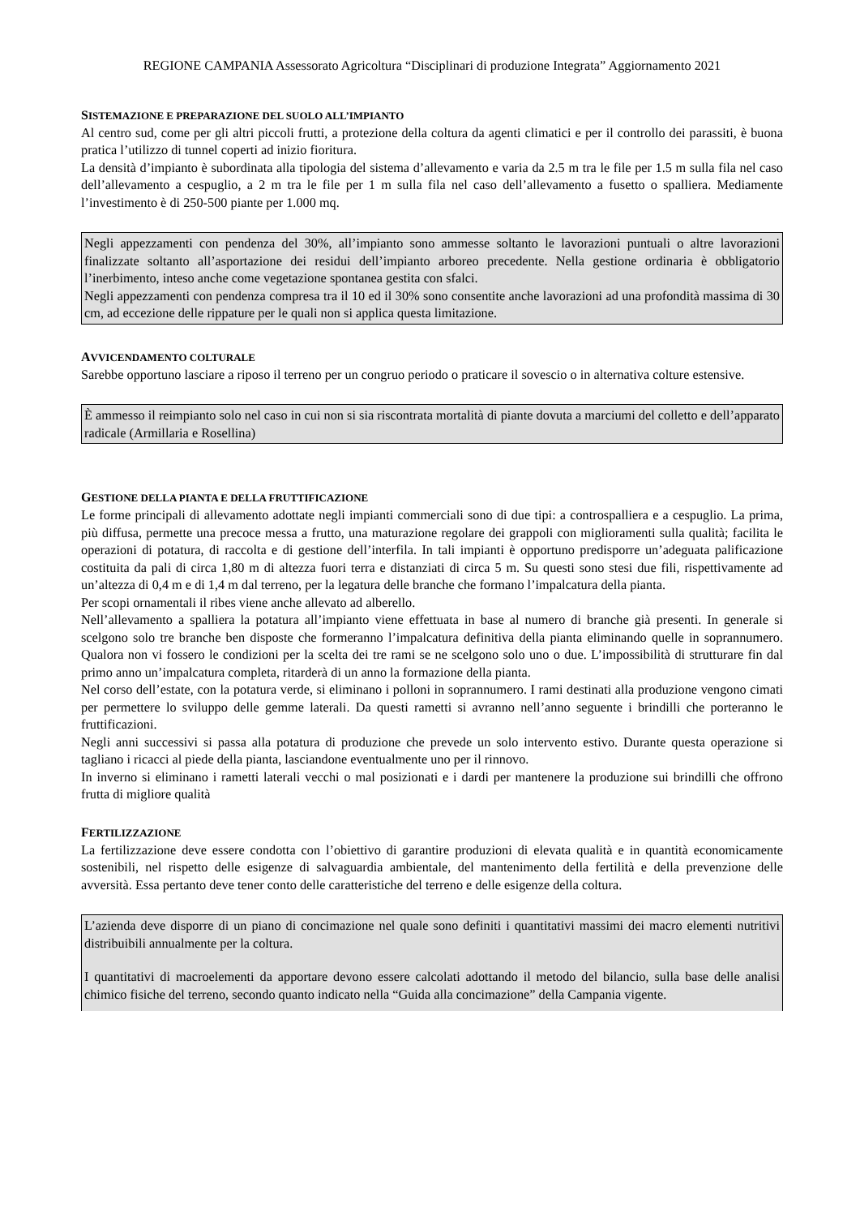REGIONE CAMPANIA Assessorato Agricoltura “Disciplinari di produzione Integrata” Aggiornamento 2021
SISTEMAZIONE E PREPARAZIONE DEL SUOLO ALL’IMPIANTO
Al centro sud, come per gli altri piccoli frutti, a protezione della coltura da agenti climatici e per il controllo dei parassiti, è buona pratica l’utilizzo di tunnel coperti ad inizio fioritura.
La densità d’impianto è subordinata alla tipologia del sistema d’allevamento e varia da 2.5 m tra le file per 1.5 m sulla fila nel caso dell’allevamento a cespuglio, a 2 m tra le file per 1 m sulla fila nel caso dell’allevamento a fusetto o spalliera. Mediamente l’investimento è di 250-500 piante per 1.000 mq.
Negli appezzamenti con pendenza del 30%, all’impianto sono ammesse soltanto le lavorazioni puntuali o altre lavorazioni finalizzate soltanto all’asportazione dei residui dell’impianto arboreo precedente. Nella gestione ordinaria è obbligatorio l’inerbimento, inteso anche come vegetazione spontanea gestita con sfalci.
Negli appezzamenti con pendenza compresa tra il 10 ed il 30% sono consentite anche lavorazioni ad una profondità massima di 30 cm, ad eccezione delle rippature per le quali non si applica questa limitazione.
AVVICENDAMENTO COLTURALE
Sarebbe opportuno lasciare a riposo il terreno per un congruo periodo o praticare il sovescio o in alternativa colture estensive.
È ammesso il reimpianto solo nel caso in cui non si sia riscontrata mortalità di piante dovuta a marciumi del colletto e dell’apparato radicale (Armillaria e Rosellina)
GESTIONE DELLA PIANTA E DELLA FRUTTIFICAZIONE
Le forme principali di allevamento adottate negli impianti commerciali sono di due tipi: a controspalliera e a cespuglio. La prima, più diffusa, permette una precoce messa a frutto, una maturazione regolare dei grappoli con miglioramenti sulla qualità; facilita le operazioni di potatura, di raccolta e di gestione dell’interfila. In tali impianti è opportuno predisporre un’adeguata palificazione costituita da pali di circa 1,80 m di altezza fuori terra e distanziati di circa 5 m. Su questi sono stesi due fili, rispettivamente ad un’altezza di 0,4 m e di 1,4 m dal terreno, per la legatura delle branche che formano l’impalcatura della pianta.
Per scopi ornamentali il ribes viene anche allevato ad alberello.
Nell’allevamento a spalliera la potatura all’impianto viene effettuata in base al numero di branche già presenti. In generale si scelgono solo tre branche ben disposte che formeranno l’impalcatura definitiva della pianta eliminando quelle in soprannumero. Qualora non vi fossero le condizioni per la scelta dei tre rami se ne scelgono solo uno o due. L’impossibilità di strutturare fin dal primo anno un’impalcatura completa, ritarderà di un anno la formazione della pianta.
Nel corso dell’estate, con la potatura verde, si eliminano i polloni in soprannumero. I rami destinati alla produzione vengono cimati per permettere lo sviluppo delle gemme laterali. Da questi rametti si avranno nell’anno seguente i brindilli che porteranno le fruttificazioni.
Negli anni successivi si passa alla potatura di produzione che prevede un solo intervento estivo. Durante questa operazione si tagliano i ricacci al piede della pianta, lasciandone eventualmente uno per il rinnovo.
In inverno si eliminano i rametti laterali vecchi o mal posizionati e i dardi per mantenere la produzione sui brindilli che offrono frutta di migliore qualità
FERTILIZZAZIONE
La fertilizzazione deve essere condotta con l’obiettivo di garantire produzioni di elevata qualità e in quantità economicamente sostenibili, nel rispetto delle esigenze di salvaguardia ambientale, del mantenimento della fertilità e della prevenzione delle avversità. Essa pertanto deve tener conto delle caratteristiche del terreno e delle esigenze della coltura.
L’azienda deve disporre di un piano di concimazione nel quale sono definiti i quantitativi massimi dei macro elementi nutritivi distribuibili annualmente per la coltura.
I quantitativi di macroelementi da apportare devono essere calcolati adottando il metodo del bilancio, sulla base delle analisi chimico fisiche del terreno, secondo quanto indicato nella “Guida alla concimazione” della Campania vigente.